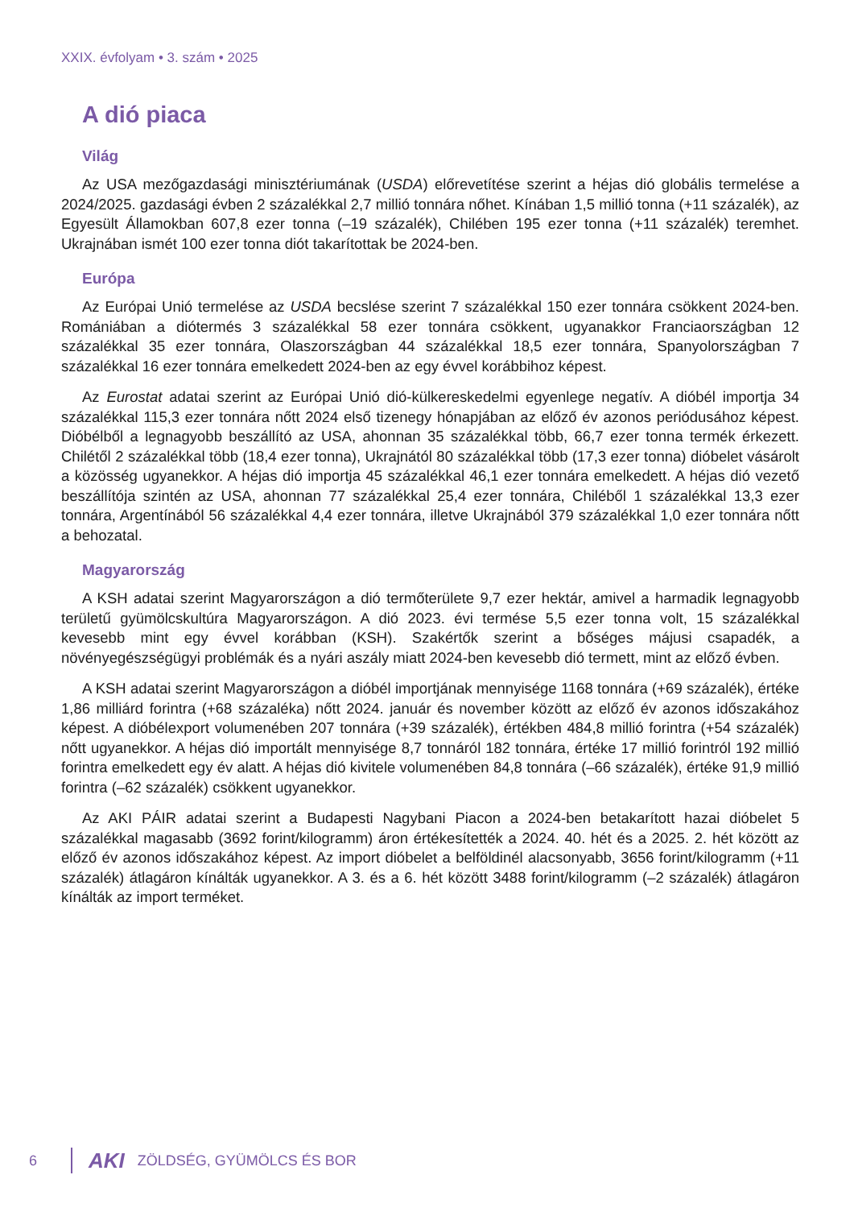XXIX. évfolyam • 3. szám • 2025
A dió piaca
Világ
Az USA mezőgazdasági minisztériumának (USDA) előrevetítése szerint a héjas dió globális termelése a 2024/2025. gazdasági évben 2 százalékkal 2,7 millió tonnára nőhet. Kínában 1,5 millió tonna (+11 százalék), az Egyesült Államokban 607,8 ezer tonna (–19 százalék), Chilében 195 ezer tonna (+11 százalék) teremhet. Ukrajnában ismét 100 ezer tonna diót takarítottak be 2024-ben.
Európa
Az Európai Unió termelése az USDA becslése szerint 7 százalékkal 150 ezer tonnára csökkent 2024-ben. Romániában a diótermés 3 százalékkal 58 ezer tonnára csökkent, ugyanakkor Franciaországban 12 százalékkal 35 ezer tonnára, Olaszországban 44 százalékkal 18,5 ezer tonnára, Spanyolországban 7 százalékkal 16 ezer tonnára emelkedett 2024-ben az egy évvel korábbihoz képest.
Az Eurostat adatai szerint az Európai Unió dió-külkereskedelmi egyenlege negatív. A dióbél importja 34 százalékkal 115,3 ezer tonnára nőtt 2024 első tizenegy hónapjában az előző év azonos periódusához képest. Dióbélből a legnagyobb beszállító az USA, ahonnan 35 százalékkal több, 66,7 ezer tonna termék érkezett. Chilétől 2 százalékkal több (18,4 ezer tonna), Ukrajnától 80 százalékkal több (17,3 ezer tonna) dióbelet vásárolt a közösség ugyanekkor. A héjas dió importja 45 százalékkal 46,1 ezer tonnára emelkedett. A héjas dió vezető beszállítója szintén az USA, ahonnan 77 százalékkal 25,4 ezer tonnára, Chiléből 1 százalékkal 13,3 ezer tonnára, Argentínából 56 százalékkal 4,4 ezer tonnára, illetve Ukrajnából 379 százalékkal 1,0 ezer tonnára nőtt a behozatal.
Magyarország
A KSH adatai szerint Magyarországon a dió termőterülete 9,7 ezer hektár, amivel a harmadik legnagyobb területű gyümölcskultúra Magyarországon. A dió 2023. évi termése 5,5 ezer tonna volt, 15 százalékkal kevesebb mint egy évvel korábban (KSH). Szakértők szerint a bőséges májusi csapadék, a növényegészségügyi problémák és a nyári aszály miatt 2024-ben kevesebb dió termett, mint az előző évben.
A KSH adatai szerint Magyarországon a dióbél importjának mennyisége 1168 tonnára (+69 százalék), értéke 1,86 milliárd forintra (+68 százaléka) nőtt 2024. január és november között az előző év azonos időszakához képest. A dióbélexport volumenében 207 tonnára (+39 százalék), értékben 484,8 millió forintra (+54 százalék) nőtt ugyanekkor. A héjas dió importált mennyisége 8,7 tonnáról 182 tonnára, értéke 17 millió forintról 192 millió forintra emelkedett egy év alatt. A héjas dió kivitele volumenében 84,8 tonnára (–66 százalék), értéke 91,9 millió forintra (–62 százalék) csökkent ugyanekkor.
Az AKI PÁIR adatai szerint a Budapesti Nagybani Piacon a 2024-ben betakarított hazai dióbelet 5 százalékkal magasabb (3692 forint/kilogramm) áron értékesítették a 2024. 40. hét és a 2025. 2. hét között az előző év azonos időszakához képest. Az import dióbelet a belföldinél alacsonyabb, 3656 forint/kilogramm (+11 százalék) átlagáron kínálták ugyanekkor. A 3. és a 6. hét között 3488 forint/kilogramm (–2 százalék) átlagáron kínálták az import terméket.
6
AKI ZÖLDSÉG, GYÜMÖLCS ÉS BOR